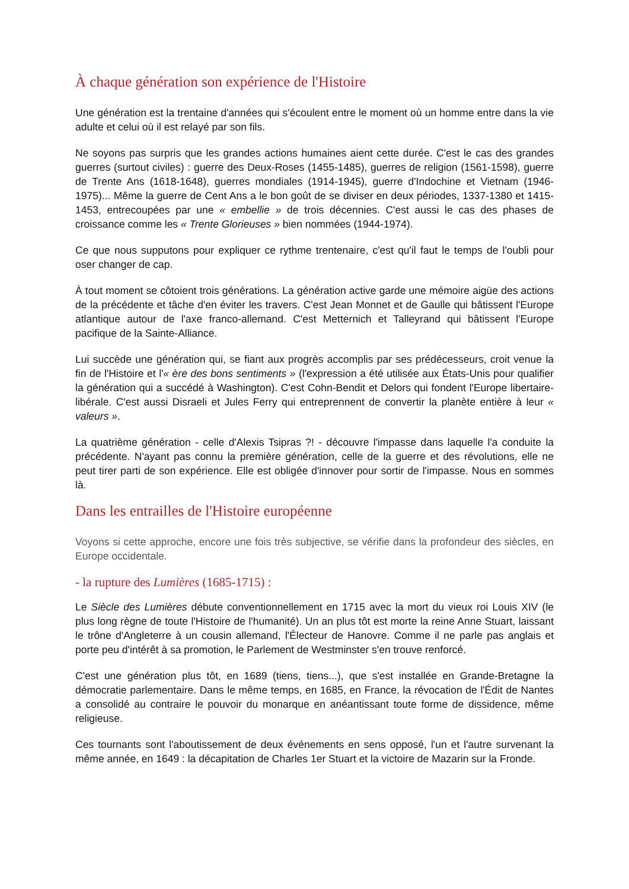À chaque génération son expérience de l'Histoire
Une génération est la trentaine d'années qui s'écoulent entre le moment où un homme entre dans la vie adulte et celui où il est relayé par son fils.
Ne soyons pas surpris que les grandes actions humaines aient cette durée. C'est le cas des grandes guerres (surtout civiles) : guerre des Deux-Roses (1455-1485), guerres de religion (1561-1598), guerre de Trente Ans (1618-1648), guerres mondiales (1914-1945), guerre d'Indochine et Vietnam (1946-1975)... Même la guerre de Cent Ans a le bon goût de se diviser en deux périodes, 1337-1380 et 1415-1453, entrecoupées par une « embellie » de trois décennies. C'est aussi le cas des phases de croissance comme les « Trente Glorieuses » bien nommées (1944-1974).
Ce que nous supputons pour expliquer ce rythme trentenaire, c'est qu'il faut le temps de l'oubli pour oser changer de cap.
À tout moment se côtoient trois générations. La génération active garde une mémoire aigüe des actions de la précédente et tâche d'en éviter les travers. C'est Jean Monnet et de Gaulle qui bâtissent l'Europe atlantique autour de l'axe franco-allemand. C'est Metternich et Talleyrand qui bâtissent l'Europe pacifique de la Sainte-Alliance.
Lui succède une génération qui, se fiant aux progrès accomplis par ses prédécesseurs, croit venue la fin de l'Histoire et l'« ère des bons sentiments » (l'expression a été utilisée aux États-Unis pour qualifier la génération qui a succédé à Washington). C'est Cohn-Bendit et Delors qui fondent l'Europe libertaire-libérale. C'est aussi Disraeli et Jules Ferry qui entreprennent de convertir la planète entière à leur « valeurs ».
La quatrième génération - celle d'Alexis Tsipras ?! - découvre l'impasse dans laquelle l'a conduite la précédente. N'ayant pas connu la première génération, celle de la guerre et des révolutions, elle ne peut tirer parti de son expérience. Elle est obligée d'innover pour sortir de l'impasse. Nous en sommes là.
Dans les entrailles de l'Histoire européenne
Voyons si cette approche, encore une fois très subjective, se vérifie dans la profondeur des siècles, en Europe occidentale.
- la rupture des Lumières (1685-1715) :
Le Siècle des Lumières débute conventionnellement en 1715 avec la mort du vieux roi Louis XIV (le plus long règne de toute l'Histoire de l'humanité). Un an plus tôt est morte la reine Anne Stuart, laissant le trône d'Angleterre à un cousin allemand, l'Électeur de Hanovre. Comme il ne parle pas anglais et porte peu d'intérêt à sa promotion, le Parlement de Westminster s'en trouve renforcé.
C'est une génération plus tôt, en 1689 (tiens, tiens...), que s'est installée en Grande-Bretagne la démocratie parlementaire. Dans le même temps, en 1685, en France, la révocation de l'Édit de Nantes a consolidé au contraire le pouvoir du monarque en anéantissant toute forme de dissidence, même religieuse.
Ces tournants sont l'aboutissement de deux événements en sens opposé, l'un et l'autre survenant la même année, en 1649 : la décapitation de Charles 1er Stuart et la victoire de Mazarin sur la Fronde.